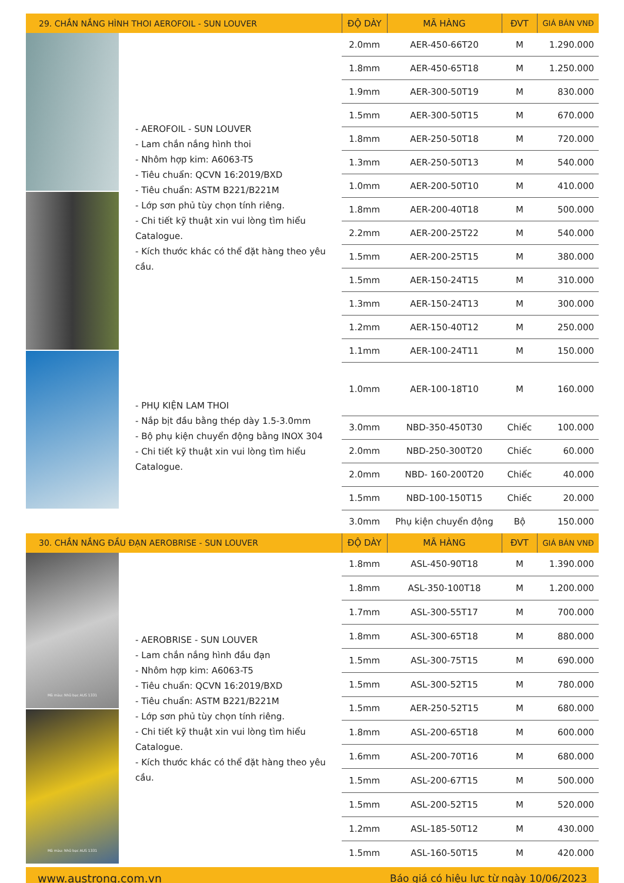| 29. CHẮN NẮNG HÌNH THOI AEROFOIL - SUN LOUVER | | ĐỘ DÀY | MÃ HÀNG | ĐVT | GIÁ BÁN VNĐ |
| --- | --- | --- | --- | --- | --- |
| | - AEROFOIL - SUN LOUVER - Lam chắn nắng hình thoi - Nhôm hợp kim: A6063-T5 - Tiêu chuẩn: QCVN 16:2019/BXD - Tiêu chuẩn: ASTM B221/B221M - Lớp sơn phủ tùy chọn tính riêng. - Chi tiết kỹ thuật xin vui lòng tìm hiểu Catalogue. - Kích thước khác có thể đặt hàng theo yêu cầu. | 2.0mm | AER-450-66T20 | M | 1.290.000 |
| | | 1.8mm | AER-450-65T18 | M | 1.250.000 |
| | | 1.9mm | AER-300-50T19 | M | 830.000 |
| | | 1.5mm | AER-300-50T15 | M | 670.000 |
| | | 1.8mm | AER-250-50T18 | M | 720.000 |
| | | 1.3mm | AER-250-50T13 | M | 540.000 |
| | | 1.0mm | AER-200-50T10 | M | 410.000 |
| | | 1.8mm | AER-200-40T18 | M | 500.000 |
| | | 2.2mm | AER-200-25T22 | M | 540.000 |
| | | 1.5mm | AER-200-25T15 | M | 380.000 |
| | | 1.5mm | AER-150-24T15 | M | 310.000 |
| | | 1.3mm | AER-150-24T13 | M | 300.000 |
| | | 1.2mm | AER-150-40T12 | M | 250.000 |
| | | 1.1mm | AER-100-24T11 | M | 150.000 |
| | - PHỤ KIỆN LAM THOI - Nắp bịt đầu bằng thép dày 1.5-3.0mm - Bộ phụ kiện chuyển động bằng INOX 304 - Chi tiết kỹ thuật xin vui lòng tìm hiểu Catalogue. | 1.0mm | AER-100-18T10 | M | 160.000 |
| | | 3.0mm | NBD-350-450T30 | Chiếc | 100.000 |
| | | 2.0mm | NBD-250-300T20 | Chiếc | 60.000 |
| | | 2.0mm | NBD- 160-200T20 | Chiếc | 40.000 |
| | | 1.5mm | NBD-100-150T15 | Chiếc | 20.000 |
| | | 3.0mm | Phụ kiện chuyển động | Bộ | 150.000 |
| 30. CHẮN NẮNG ĐẦU ĐẠN AEROBRISE - SUN LOUVER | | ĐỘ DÀY | MÃ HÀNG | ĐVT | GIÁ BÁN VNĐ |
| Mã màu: Nhũ bạc AUS 1331 Mã màu: Nhũ bạc AUS 1331 | - AEROBRISE - SUN LOUVER - Lam chắn nắng hình đầu đạn - Nhôm hợp kim: A6063-T5 - Tiêu chuẩn: QCVN 16:2019/BXD - Tiêu chuẩn: ASTM B221/B221M - Lớp sơn phủ tùy chọn tính riêng. - Chi tiết kỹ thuật xin vui lòng tìm hiểu Catalogue. - Kích thước khác có thể đặt hàng theo yêu cầu. | 1.8mm | ASL-450-90T18 | M | 1.390.000 |
| | | 1.8mm | ASL-350-100T18 | M | 1.200.000 |
| | | 1.7mm | ASL-300-55T17 | M | 700.000 |
| | | 1.8mm | ASL-300-65T18 | M | 880.000 |
| | | 1.5mm | ASL-300-75T15 | M | 690.000 |
| | | 1.5mm | ASL-300-52T15 | M | 780.000 |
| | | 1.5mm | AER-250-52T15 | M | 680.000 |
| | | 1.8mm | ASL-200-65T18 | M | 600.000 |
| | | 1.6mm | ASL-200-70T16 | M | 680.000 |
| | | 1.5mm | ASL-200-67T15 | M | 500.000 |
| | | 1.5mm | ASL-200-52T15 | M | 520.000 |
| | | 1.2mm | ASL-185-50T12 | M | 430.000 |
| | | 1.5mm | ASL-160-50T15 | M | 420.000 |
www.austrong.com.vn Báo giá có hiệu lực từ ngày 10/06/2023